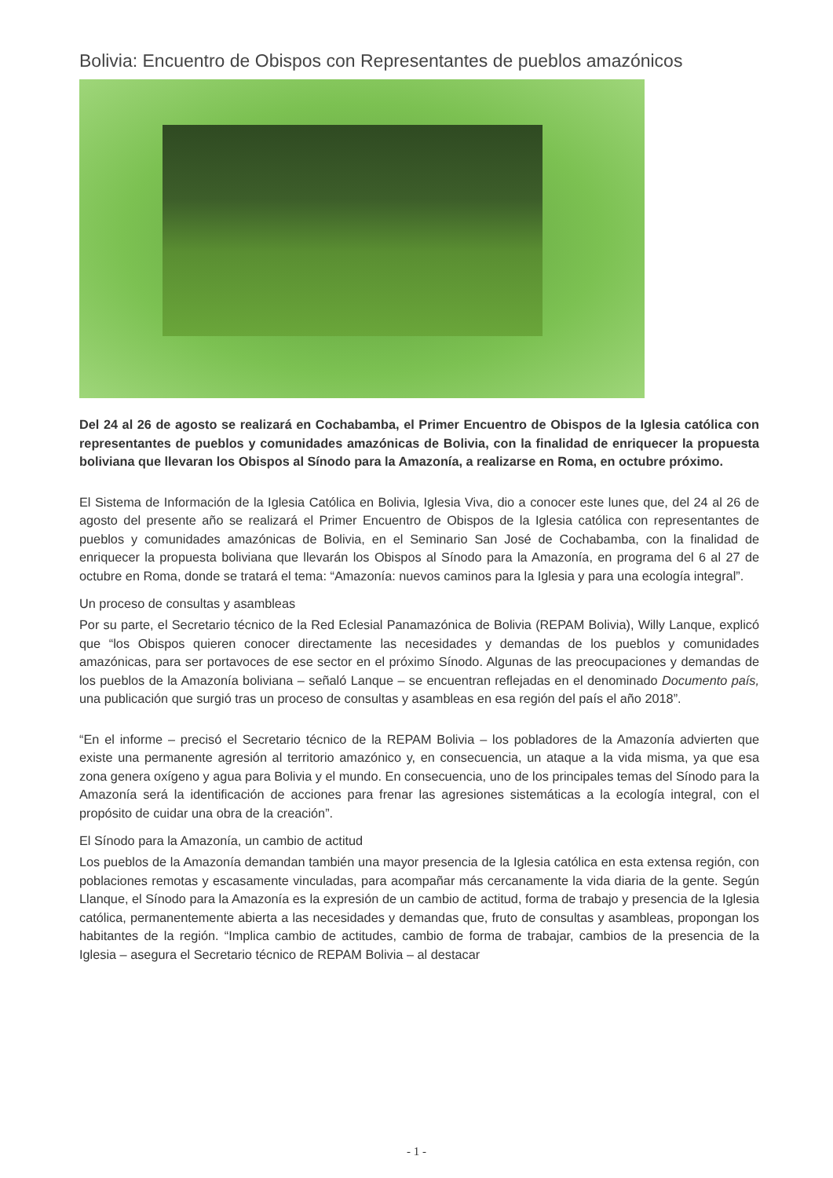Bolivia: Encuentro de Obispos con Representantes de pueblos amazónicos
Del 24 al 26 de agosto se realizará en Cochabamba, el Primer Encuentro de Obispos de la Iglesia católica con representantes de pueblos y comunidades amazónicas de Bolivia, con la finalidad de enriquecer la propuesta boliviana que llevaran los Obispos al Sínodo para la Amazonía, a realizarse en Roma, en octubre próximo.
El Sistema de Información de la Iglesia Católica en Bolivia, Iglesia Viva, dio a conocer este lunes que, del 24 al 26 de agosto del presente año se realizará el Primer Encuentro de Obispos de la Iglesia católica con representantes de pueblos y comunidades amazónicas de Bolivia, en el Seminario San José de Cochabamba, con la finalidad de enriquecer la propuesta boliviana que llevarán los Obispos al Sínodo para la Amazonía, en programa del 6 al 27 de octubre en Roma, donde se tratará el tema: “Amazonía: nuevos caminos para la Iglesia y para una ecología integral”.
Un proceso de consultas y asambleas
Por su parte, el Secretario técnico de la Red Eclesial Panamazónica de Bolivia (REPAM Bolivia), Willy Lanque, explicó que “los Obispos quieren conocer directamente las necesidades y demandas de los pueblos y comunidades amazónicas, para ser portavoces de ese sector en el próximo Sínodo. Algunas de las preocupaciones y demandas de los pueblos de la Amazonía boliviana – señaló Lanque – se encuentran reflejadas en el denominado Documento país, una publicación que surgió tras un proceso de consultas y asambleas en esa región del país el año 2018”.
“En el informe – precisó el Secretario técnico de la REPAM Bolivia – los pobladores de la Amazonía advierten que existe una permanente agresión al territorio amazónico y, en consecuencia, un ataque a la vida misma, ya que esa zona genera oxígeno y agua para Bolivia y el mundo. En consecuencia, uno de los principales temas del Sínodo para la Amazonía será la identificación de acciones para frenar las agresiones sistemáticas a la ecología integral, con el propósito de cuidar una obra de la creación”.
El Sínodo para la Amazonía, un cambio de actitud
Los pueblos de la Amazonía demandan también una mayor presencia de la Iglesia católica en esta extensa región, con poblaciones remotas y escasamente vinculadas, para acompañar más cercanamente la vida diaria de la gente. Según Llanque, el Sínodo para la Amazonía es la expresión de un cambio de actitud, forma de trabajo y presencia de la Iglesia católica, permanentemente abierta a las necesidades y demandas que, fruto de consultas y asambleas, propongan los habitantes de la región. “Implica cambio de actitudes, cambio de forma de trabajar, cambios de la presencia de la Iglesia – asegura el Secretario técnico de REPAM Bolivia – al destacar
- 1 -